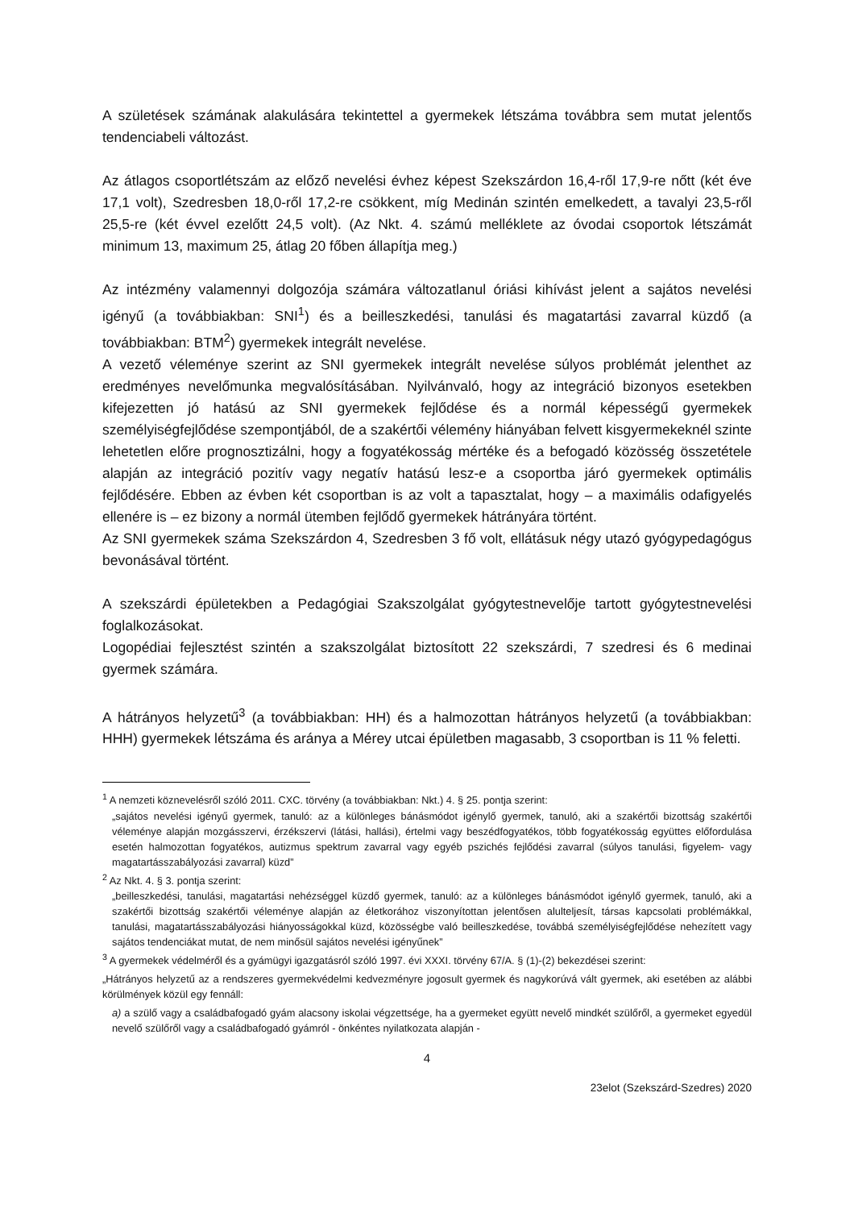A születések számának alakulására tekintettel a gyermekek létszáma továbbra sem mutat jelentős tendenciabeli változást.
Az átlagos csoportlétszám az előző nevelési évhez képest Szekszárdon 16,4-ről 17,9-re nőtt (két éve 17,1 volt), Szedresben 18,0-ről 17,2-re csökkent, míg Medinán szintén emelkedett, a tavalyi 23,5-ről 25,5-re (két évvel ezelőtt 24,5 volt). (Az Nkt. 4. számú melléklete az óvodai csoportok létszámát minimum 13, maximum 25, átlag 20 főben állapítja meg.)
Az intézmény valamennyi dolgozója számára változatlanul óriási kihívást jelent a sajátos nevelési igényű (a továbbiakban: SNI<sup>1</sup>) és a beilleszkedési, tanulási és magatartási zavarral küzdő (a továbbiakban: BTM<sup>2</sup>) gyermekek integrált nevelése.
A vezető véleménye szerint az SNI gyermekek integrált nevelése súlyos problémát jelenthet az eredményes nevelőmunka megvalósításában. Nyilvánvaló, hogy az integráció bizonyos esetekben kifejezetten jó hatású az SNI gyermekek fejlődése és a normál képességű gyermekek személyiségfejlődése szempontjából, de a szakértői vélemény hiányában felvett kisgyermekeknél szinte lehetetlen előre prognosztizálni, hogy a fogyatékosság mértéke és a befogadó közösség összetétele alapján az integráció pozitív vagy negatív hatású lesz-e a csoportba járó gyermekek optimális fejlődésére. Ebben az évben két csoportban is az volt a tapasztalat, hogy – a maximális odafigyelés ellenére is – ez bizony a normál ütemben fejlődő gyermekek hátrányára történt.
Az SNI gyermekek száma Szekszárdon 4, Szedresben 3 fő volt, ellátásuk négy utazó gyógypedagógus bevonásával történt.
A szekszárdi épületekben a Pedagógiai Szakszolgálat gyógytestnevelője tartott gyógytestnevelési foglalkozásokat.
Logopédiai fejlesztést szintén a szakszolgálat biztosított 22 szekszárdi, 7 szedresi és 6 medinai gyermek számára.
A hátrányos helyzetű<sup>3</sup> (a továbbiakban: HH) és a halmozottan hátrányos helyzetű (a továbbiakban: HHH) gyermekek létszáma és aránya a Mérey utcai épületben magasabb, 3 csoportban is 11 % feletti.
<sup>1</sup> A nemzeti köznevelésről szóló 2011. CXC. törvény (a továbbiakban: Nkt.) 4. § 25. pontja szerint:
„sajátos nevelési igényű gyermek, tanuló: az a különleges bánásmódot igénylő gyermek, tanuló, aki a szakértői bizottság szakértői véleménye alapján mozgásszervi, érzékszervi (látási, hallási), értelmi vagy beszédfogyatékos, több fogyatékosság együttes előfordulása esetén halmozottan fogyatékos, autizmus spektrum zavarral vagy egyéb pszichés fejlődési zavarral (súlyos tanulási, figyelem- vagy magatartásszabályozási zavarral) küzd”
<sup>2</sup> Az Nkt. 4. § 3. pontja szerint:
„beilleszkedési, tanulási, magatartási nehézséggel küzdő gyermek, tanuló: az a különleges bánásmódot igénylő gyermek, tanuló, aki a szakértői bizottság szakértői véleménye alapján az életkorához viszonyítottan jelentősen alulteljesít, társas kapcsolati problémákkal, tanulási, magatartásszabályozási hiányosságokkal küzd, közösségbe való beilleszkedése, továbbá személyiségfejlődése nehezített vagy sajátos tendenciákat mutat, de nem minősül sajátos nevelési igényűnek”
<sup>3</sup> A gyermekek védelméről és a gyámügyi igazgatásról szóló 1997. évi XXXI. törvény 67/A. § (1)-(2) bekezdései szerint:
„Hátrányos helyzetű az a rendszeres gyermekvédelmi kedvezményre jogosult gyermek és nagykorúvá vált gyermek, aki esetében az alábbi körülmények közül egy fennáll:
a) a szülő vagy a családbafogadó gyám alacsony iskolai végzettsége, ha a gyermeket együtt nevelő mindkét szülőről, a gyermeket egyedül nevelő szülőről vagy a családbafogadó gyámról - önkéntes nyilatkozata alapján -
4
23elot (Szekszárd-Szedres) 2020